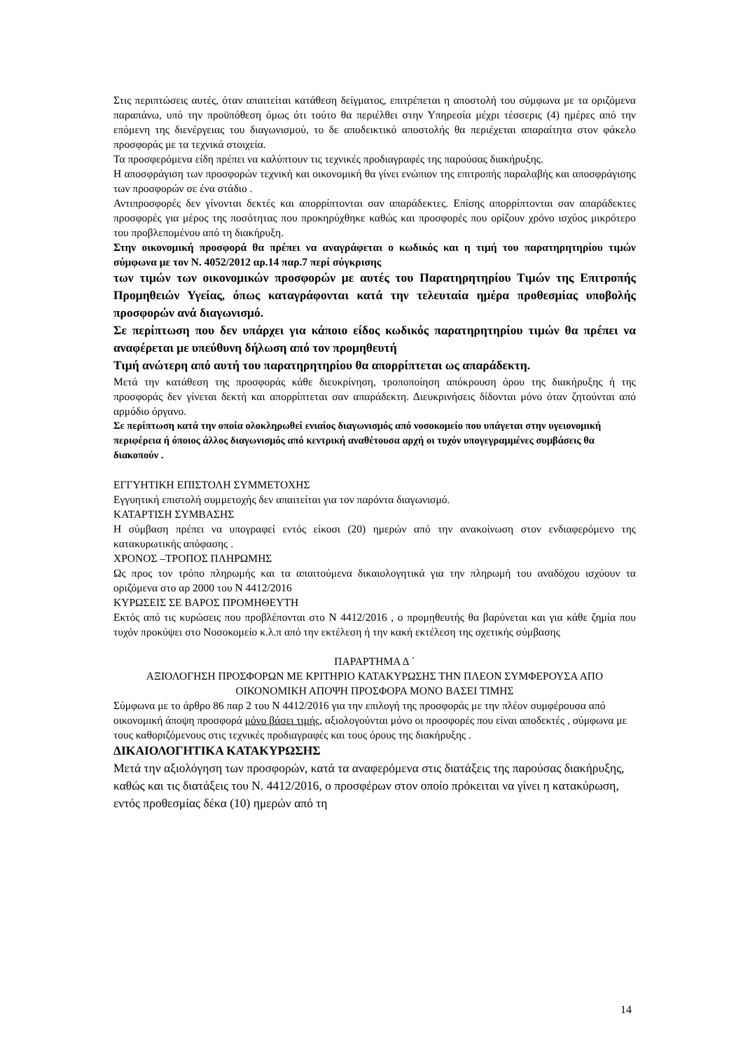Στις περιπτώσεις αυτές, όταν απαιτείται κατάθεση δείγματος, επιτρέπεται η αποστολή του σύμφωνα με τα οριζόμενα παραπάνω, υπό την προϋπόθεση όμως ότι τούτο θα περιέλθει στην Υπηρεσία μέχρι τέσσερις (4) ημέρες από την επόμενη της διενέργειας του διαγωνισμού, το δε αποδεικτικό αποστολής θα περιέχεται απαραίτητα στον φάκελο προσφοράς με τα τεχνικά στοιχεία.
Τα προσφερόμενα είδη πρέπει να καλύπτουν τις τεχνικές προδιαγραφές της παρούσας διακήρυξης.
Η αποσφράγιση των προσφορών τεχνική και οικονομική θα γίνει ενώπιον της επιτροπής παραλαβής και αποσφράγισης των προσφορών σε ένα στάδιο .
Αντιπροσφορές δεν γίνονται δεκτές και απορρίπτονται σαν απαράδεκτες. Επίσης απορρίπτονται σαν απαράδεκτες προσφορές για μέρος της ποσότητας που προκηρύχθηκε καθώς και προσφορές που ορίζουν χρόνο ισχύος μικρότερο του προβλεπομένου από τη διακήρυξη.
Στην οικονομική προσφορά θα πρέπει να αναγράφεται ο κωδικός και η τιμή του παρατηρητηρίου τιμών σύμφωνα με τον Ν. 4052/2012 αρ.14 παρ.7 περί σύγκρισης
των τιμών των οικονομικών προσφορών με αυτές του Παρατηρητηρίου Τιμών της Επιτροπής Προμηθειών Υγείας, όπως καταγράφονται κατά την τελευταία ημέρα προθεσμίας υποβολής προσφορών ανά διαγωνισμό.
Σε περίπτωση που δεν υπάρχει για κάποιο είδος κωδικός παρατηρητηρίου τιμών θα πρέπει να αναφέρεται με υπεύθυνη δήλωση από τον προμηθευτή
Τιμή ανώτερη από αυτή του παρατηρητηρίου θα απορρίπτεται ως απαράδεκτη.
Μετά την κατάθεση της προσφοράς κάθε διευκρίνηση, τροποποίηση απόκρουση όρου της διακήρυξης ή της προσφοράς δεν γίνεται δεκτή και απορρίπτεται σαν απαράδεκτη. Διευκρινήσεις δίδονται μόνο όταν ζητούνται από αρμόδιο όργανο.
Σε περίπτωση κατά την οποία ολοκληρωθεί ενιαίος διαγωνισμός από νοσοκομείο που υπάγεται στην υγειονομική περιφέρεια ή όποιος άλλος διαγωνισμός από κεντρική αναθέτουσα αρχή οι τυχόν υπογεγραμμένες συμβάσεις θα διακοπούν .
ΕΓΓΥΗΤΙΚΗ ΕΠΙΣΤΟΛΗ ΣΥΜΜΕΤΟΧΗΣ
Εγγυητική επιστολή συμμετοχής δεν απαιτείται για τον παρόντα διαγωνισμό.
ΚΑΤΑΡΤΙΣΗ ΣΥΜΒΑΣΗΣ
Η σύμβαση πρέπει να υπογραφεί εντός είκοσι (20) ημερών από την ανακοίνωση στον ενδιαφερόμενο της κατακυρωτικής απόφασης .
ΧΡΟΝΟΣ –ΤΡΟΠΟΣ ΠΛΗΡΩΜΗΣ
Ως προς τον τρόπο πληρωμής και τα απαιτούμενα δικαιολογητικά για την πληρωμή του αναδόχου ισχύουν τα οριζόμενα στο αρ 2000 του Ν 4412/2016
ΚΥΡΩΣΕΙΣ ΣΕ ΒΑΡΟΣ ΠΡΟΜΗΘΕΥΤΗ
Εκτός από τις κυρώσεις που προβλέπονται στο Ν 4412/2016 , ο προμηθευτής θα βαρύνεται και για κάθε ζημία που τυχόν προκύψει στο Νοσοκομείο κ.λ.π από την εκτέλεση ή την κακή εκτέλεση της σχετικής σύμβασης
ΠΑΡΑΡΤΗΜΑ Δ ΄
ΑΞΙΟΛΟΓΗΣΗ ΠΡΟΣΦΟΡΩΝ ΜΕ ΚΡΙΤΗΡΙΟ ΚΑΤΑΚΥΡΩΣΗΣ ΤΗΝ ΠΛΕΟΝ ΣΥΜΦΕΡΟΥΣΑ ΑΠΟ ΟΙΚΟΝΟΜΙΚΗ ΑΠΟΨΗ ΠΡΟΣΦΟΡΑ ΜΟΝΟ ΒΑΣΕΙ ΤΙΜΗΣ
Σύμφωνα με το άρθρο 86 παρ 2 του Ν 4412/2016 για την επιλογή της προσφοράς με την πλέον συμφέρουσα από οικονομική άποψη προσφορά μόνο βάσει τιμής, αξιολογούνται μόνο οι προσφορές που είναι αποδεκτές , σύμφωνα με τους καθοριζόμενους στις τεχνικές προδιαγραφές και τους όρους της διακήρυξης .
ΔΙΚΑΙΟΛΟΓΗΤΙΚΑ ΚΑΤΑΚΥΡΩΣΗΣ
Μετά την αξιολόγηση των προσφορών, κατά τα αναφερόμενα στις διατάξεις της παρούσας διακήρυξης, καθώς και τις διατάξεις του Ν. 4412/2016, ο προσφέρων στον οποίο πρόκειται να γίνει η κατακύρωση, εντός προθεσμίας δέκα (10) ημερών από τη
14